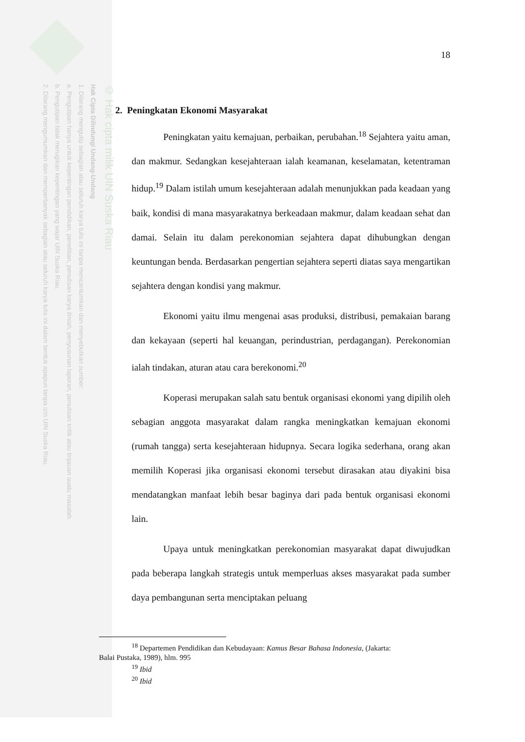© Hak cipta milik UIN Suska Riau
Hak Cipta Dilindungi Undang-Undang
1. Dilarang mengutip sebagian atau seluruh karya tulis ini tanpa mencantumkan dan menyebutkan sumber:
a. Pengutipan hanya untuk kepentingan pendidikan, penelitian, penulisan karya ilmiah, penyusunan laporan, penulisan kritik atau tinjauan suatu masalah.
b. Pengutipan tidak merugikan kepentingan yang wajar UIN Suska Riau.
2. Dilarang mengumumkan dan memperbanyak sebagian atau seluruh karya tulis ini dalam bentuk apapun tanpa izin UIN Suska Riau.
18
2. Peningkatan Ekonomi Masyarakat
Peningkatan yaitu kemajuan, perbaikan, perubahan.<sup>18</sup> Sejahtera yaitu aman, dan makmur. Sedangkan kesejahteraan ialah keamanan, keselamatan, ketentraman hidup.<sup>19</sup> Dalam istilah umum kesejahteraan adalah menunjukkan pada keadaan yang baik, kondisi di mana masyarakatnya berkeadaan makmur, dalam keadaan sehat dan damai. Selain itu dalam perekonomian sejahtera dapat dihubungkan dengan keuntungan benda. Berdasarkan pengertian sejahtera seperti diatas saya mengartikan sejahtera dengan kondisi yang makmur.
Ekonomi yaitu ilmu mengenai asas produksi, distribusi, pemakaian barang dan kekayaan (seperti hal keuangan, perindustrian, perdagangan). Perekonomian ialah tindakan, aturan atau cara berekonomi.<sup>20</sup>
Koperasi merupakan salah satu bentuk organisasi ekonomi yang dipilih oleh sebagian anggota masyarakat dalam rangka meningkatkan kemajuan ekonomi (rumah tangga) serta kesejahteraan hidupnya. Secara logika sederhana, orang akan memilih Koperasi jika organisasi ekonomi tersebut dirasakan atau diyakini bisa mendatangkan manfaat lebih besar baginya dari pada bentuk organisasi ekonomi lain.
Upaya untuk meningkatkan perekonomian masyarakat dapat diwujudkan pada beberapa langkah strategis untuk memperluas akses masyarakat pada sumber daya pembangunan serta menciptakan peluang
<sup>18</sup> Departemen Pendidikan dan Kebudayaan: Kamus Besar Bahasa Indonesia, (Jakarta:
Balai Pustaka, 1989), hlm. 995
<sup>19</sup> Ibid
<sup>20</sup> Ibid